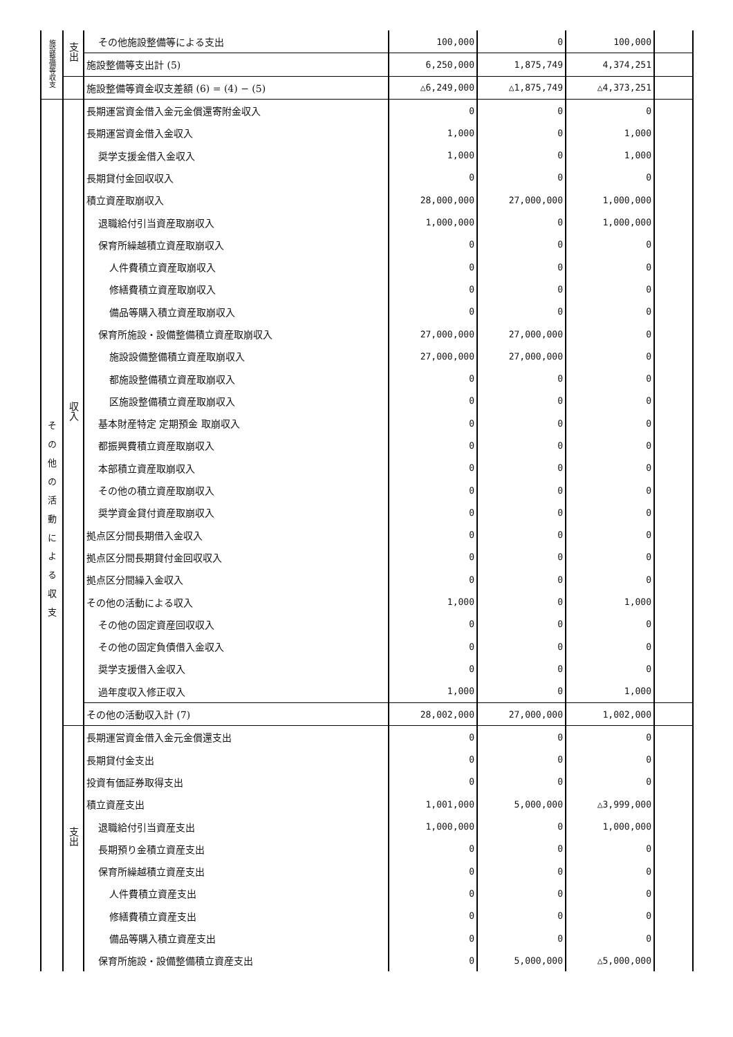| 施設整備等収支 | 支出 | その他施設整備等による支出 | 100,000 | 0 | 100,000 | |
| | | 施設整備等支出計 (5) | 6,250,000 | 1,875,749 | 4,374,251 | |
| | | 施設整備等資金収支差額 (6) = (4) − (5) | △6,249,000 | △1,875,749 | △4,373,251 | |
| その他の活動による収支 | 収入 | 長期運営資金借入金元金償還寄附金収入 | 0 | 0 | 0 | |
| | | 長期運営資金借入金収入 | 1,000 | 0 | 1,000 | |
| | | 奨学支援金借入金収入 | 1,000 | 0 | 1,000 | |
| | | 長期貸付金回収収入 | 0 | 0 | 0 | |
| | | 積立資産取崩収入 | 28,000,000 | 27,000,000 | 1,000,000 | |
| | | 退職給付引当資産取崩収入 | 1,000,000 | 0 | 1,000,000 | |
| | | 保育所繰越積立資産取崩収入 | 0 | 0 | 0 | |
| | | 人件費積立資産取崩収入 | 0 | 0 | 0 | |
| | | 修繕費積立資産取崩収入 | 0 | 0 | 0 | |
| | | 備品等購入積立資産取崩収入 | 0 | 0 | 0 | |
| | | 保育所施設・設備整備積立資産取崩収入 | 27,000,000 | 27,000,000 | 0 | |
| | | 施設設備整備積立資産取崩収入 | 27,000,000 | 27,000,000 | 0 | |
| | | 都施設整備積立資産取崩収入 | 0 | 0 | 0 | |
| | | 区施設整備積立資産取崩収入 | 0 | 0 | 0 | |
| | | 基本財産特定 定期預金 取崩収入 | 0 | 0 | 0 | |
| | | 都振興費積立資産取崩収入 | 0 | 0 | 0 | |
| | | 本部積立資産取崩収入 | 0 | 0 | 0 | |
| | | その他の積立資産取崩収入 | 0 | 0 | 0 | |
| | | 奨学資金貸付資産取崩収入 | 0 | 0 | 0 | |
| | | 拠点区分間長期借入金収入 | 0 | 0 | 0 | |
| | | 拠点区分間長期貸付金回収収入 | 0 | 0 | 0 | |
| | | 拠点区分間繰入金収入 | 0 | 0 | 0 | |
| | | その他の活動による収入 | 1,000 | 0 | 1,000 | |
| | | その他の固定資産回収収入 | 0 | 0 | 0 | |
| | | その他の固定負債借入金収入 | 0 | 0 | 0 | |
| | | 奨学支援借入金収入 | 0 | 0 | 0 | |
| | | 過年度収入修正収入 | 1,000 | 0 | 1,000 | |
| | | その他の活動収入計 (7) | 28,002,000 | 27,000,000 | 1,002,000 | |
| | 支出 | 長期運営資金借入金元金償還支出 | 0 | 0 | 0 | |
| | | 長期貸付金支出 | 0 | 0 | 0 | |
| | | 投資有価証券取得支出 | 0 | 0 | 0 | |
| | | 積立資産支出 | 1,001,000 | 5,000,000 | △3,999,000 | |
| | | 退職給付引当資産支出 | 1,000,000 | 0 | 1,000,000 | |
| | | 長期預り金積立資産支出 | 0 | 0 | 0 | |
| | | 保育所繰越積立資産支出 | 0 | 0 | 0 | |
| | | 人件費積立資産支出 | 0 | 0 | 0 | |
| | | 修繕費積立資産支出 | 0 | 0 | 0 | |
| | | 備品等購入積立資産支出 | 0 | 0 | 0 | |
| | | 保育所施設・設備整備積立資産支出 | 0 | 5,000,000 | △5,000,000 | |